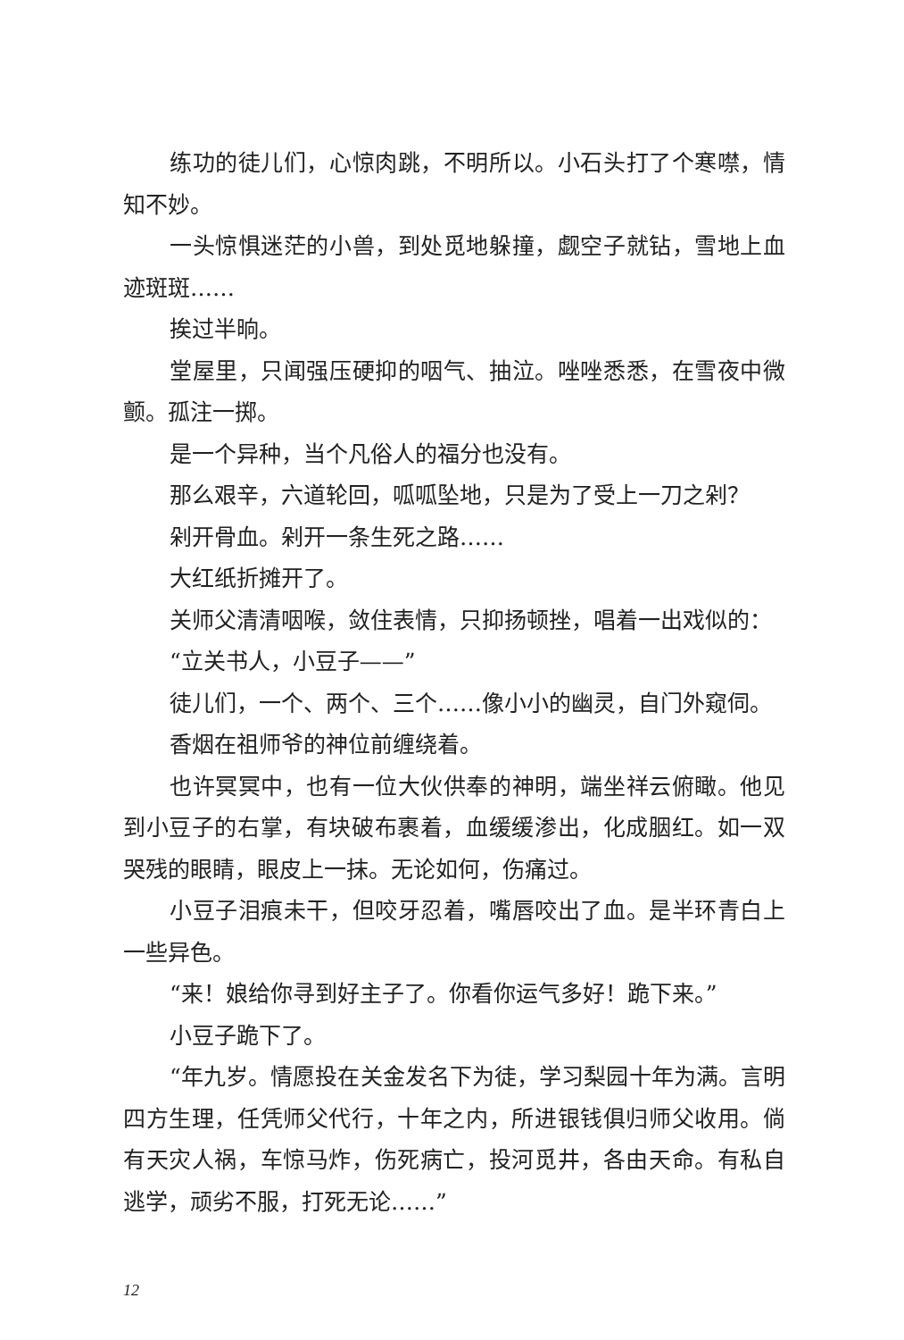练功的徒儿们，心惊肉跳，不明所以。小石头打了个寒噤，情知不妙。
一头惊惧迷茫的小兽，到处觅地躲撞，觑空子就钻，雪地上血迹斑斑……
挨过半晌。
堂屋里，只闻强压硬抑的咽气、抽泣。唑唑悉悉，在雪夜中微颤。孤注一掷。
是一个异种，当个凡俗人的福分也没有。
那么艰辛，六道轮回，呱呱坠地，只是为了受上一刀之剁？
剁开骨血。剁开一条生死之路……
大红纸折摊开了。
关师父清清咽喉，敛住表情，只抑扬顿挫，唱着一出戏似的：
“立关书人，小豆子——”
徒儿们，一个、两个、三个……像小小的幽灵，自门外窥伺。
香烟在祖师爷的神位前缠绕着。
也许冥冥中，也有一位大伙供奉的神明，端坐祥云俯瞰。他见到小豆子的右掌，有块破布裹着，血缓缓渗出，化成胭红。如一双哭残的眼睛，眼皮上一抹。无论如何，伤痛过。
小豆子泪痕未干，但咬牙忍着，嘴唇咬出了血。是半环青白上一些异色。
“来！娘给你寻到好主子了。你看你运气多好！跪下来。”
小豆子跪下了。
“年九岁。情愿投在关金发名下为徒，学习梨园十年为满。言明四方生理，任凭师父代行，十年之内，所进银钱俱归师父收用。倘有天灾人祸，车惊马炸，伤死病亡，投河觅井，各由天命。有私自逃学，顽劣不服，打死无论……”
12